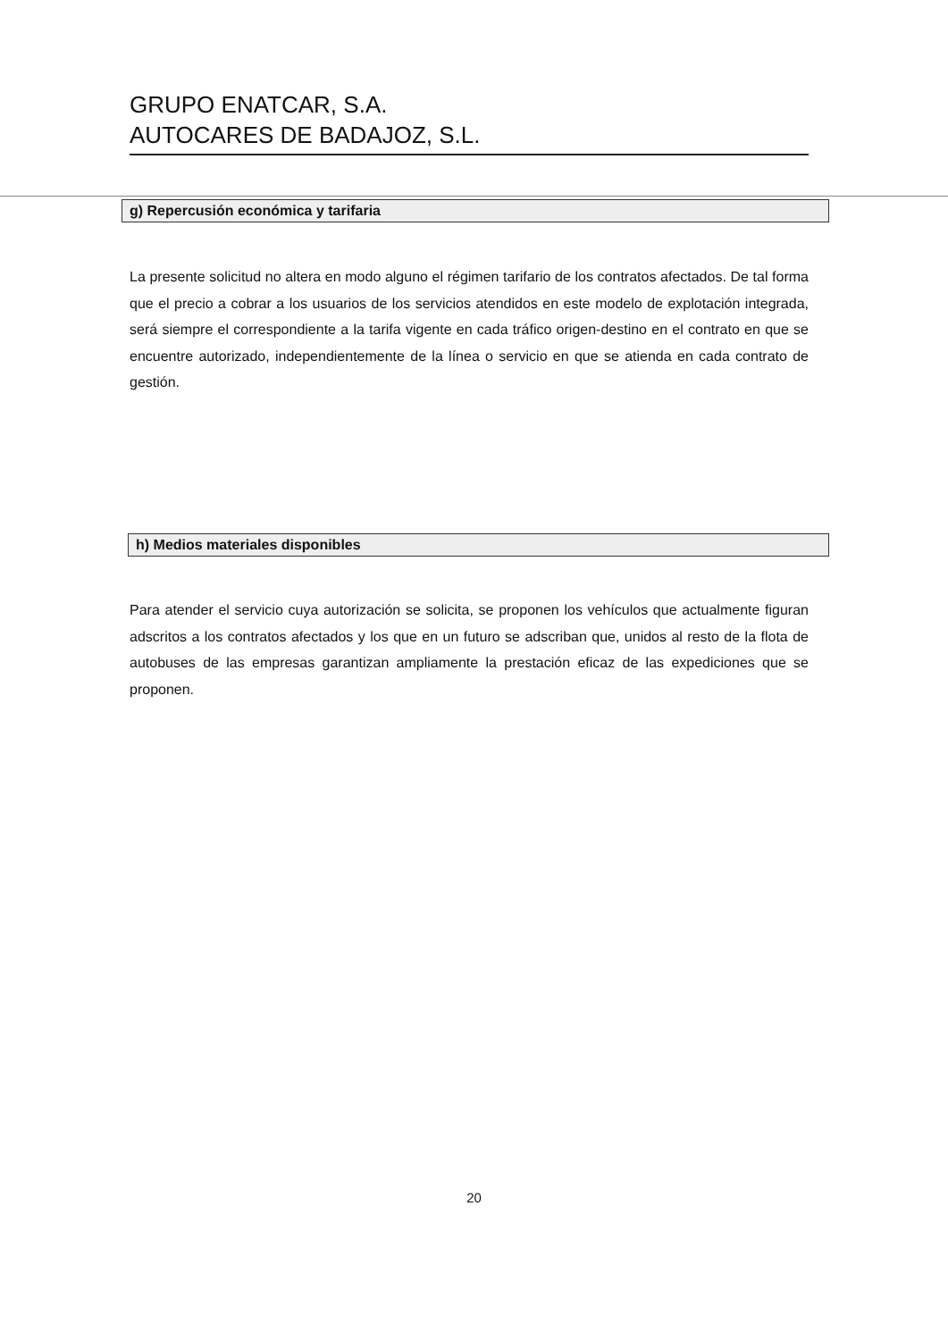GRUPO ENATCAR, S.A.
AUTOCARES DE BADAJOZ, S.L.
g) Repercusión económica y tarifaria
La presente solicitud no altera en modo alguno el régimen tarifario de los contratos afectados. De tal forma que el precio a cobrar a los usuarios de los servicios atendidos en este modelo de explotación integrada, será siempre el correspondiente a la tarifa vigente en cada tráfico origen-destino en el contrato en que se encuentre autorizado, independientemente de la línea o servicio en que se atienda en cada contrato de gestión.
h) Medios materiales disponibles
Para atender el servicio cuya autorización se solicita, se proponen los vehículos que actualmente figuran adscritos a los contratos afectados y los que en un futuro se adscriban que, unidos al resto de la flota de autobuses de las empresas garantizan ampliamente la prestación eficaz de las expediciones que se proponen.
20